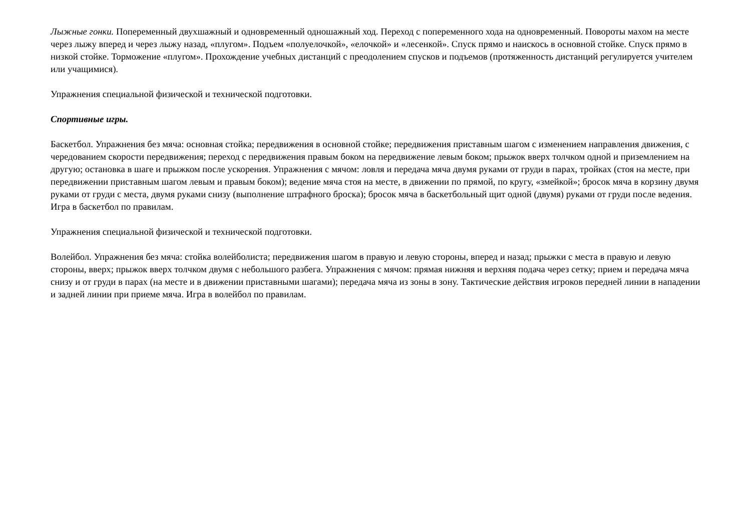Лыжные гонки. Попеременный двухшажный и одновременный одношажный ход. Переход с попеременного хода на одновременный. Повороты махом на месте через лыжу вперед и через лыжу назад, «плугом». Подъем «полуелочкой», «елочкой» и «лесенкой». Спуск прямо и наискось в основной стойке. Спуск прямо в низкой стойке. Торможение «плугом». Прохождение учебных дистанций с преодолением спусков и подъемов (протяженность дистанций регулируется учителем или учащимися).
Упражнения специальной физической и технической подготовки.
Спортивные игры.
Баскетбол. Упражнения без мяча: основная стойка; передвижения в основной стойке; передвижения приставным шагом с изменением направления движения, с чередованием скорости передвижения; переход с передвижения правым боком на передвижение левым боком; прыжок вверх толчком одной и приземлением на другую; остановка в шаге и прыжком после ускорения. Упражнения с мячом: ловля и передача мяча двумя руками от груди в парах, тройках (стоя на месте, при передвижении приставным шагом левым и правым боком); ведение мяча стоя на месте, в движении по прямой, по кругу, «змейкой»; бросок мяча в корзину двумя руками от груди с места, двумя руками снизу (выполнение штрафного броска); бросок мяча в баскетбольный щит одной (двумя) руками от груди после ведения. Игра в баскетбол по правилам.
Упражнения специальной физической и технической подготовки.
Волейбол. Упражнения без мяча: стойка волейболиста; передвижения шагом в правую и левую стороны, вперед и назад; прыжки с места в правую и левую стороны, вверх; прыжок вверх толчком двумя с небольшого разбега. Упражнения с мячом: прямая нижняя и верхняя подача через сетку; прием и передача мяча снизу и от груди в парах (на месте и в движении приставными шагами); передача мяча из зоны в зону. Тактические действия игроков передней линии в нападении и задней линии при приеме мяча. Игра в волейбол по правилам.